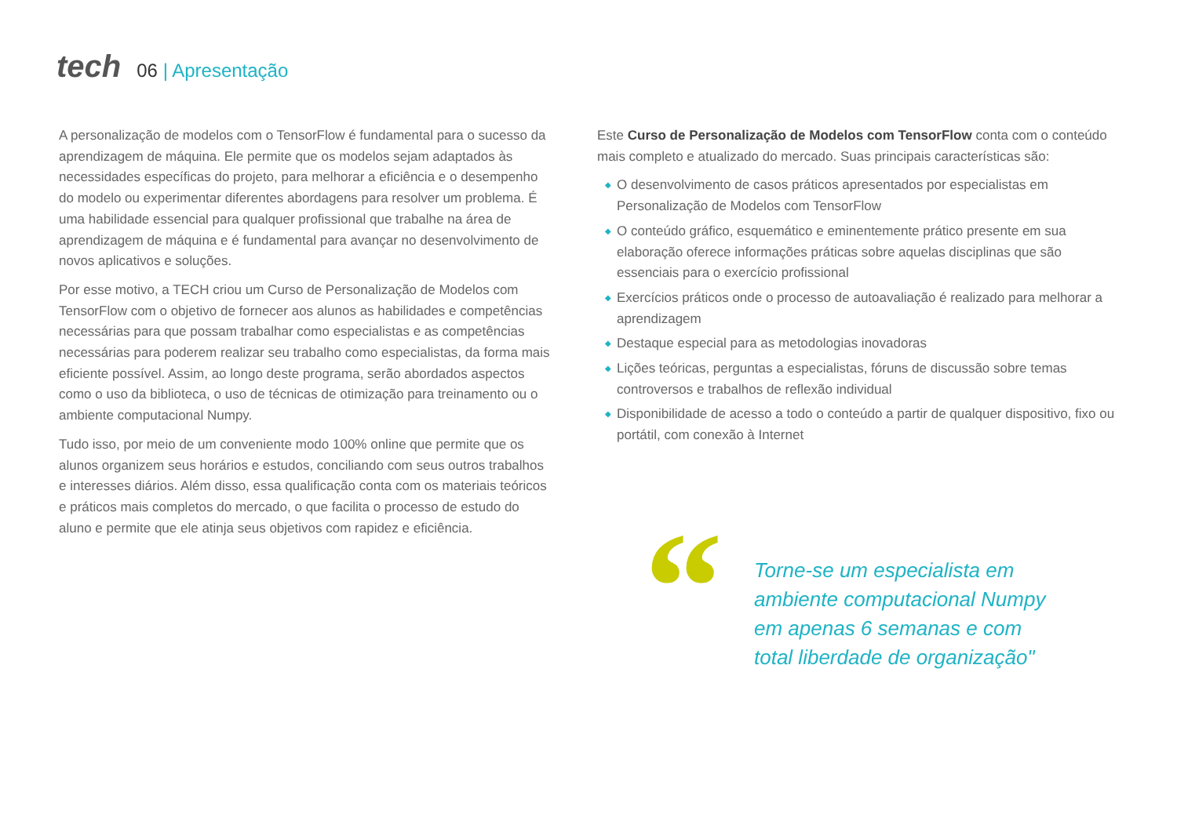tech 06 | Apresentação
A personalização de modelos com o TensorFlow é fundamental para o sucesso da aprendizagem de máquina. Ele permite que os modelos sejam adaptados às necessidades específicas do projeto, para melhorar a eficiência e o desempenho do modelo ou experimentar diferentes abordagens para resolver um problema. É uma habilidade essencial para qualquer profissional que trabalhe na área de aprendizagem de máquina e é fundamental para avançar no desenvolvimento de novos aplicativos e soluções.
Por esse motivo, a TECH criou um Curso de Personalização de Modelos com TensorFlow com o objetivo de fornecer aos alunos as habilidades e competências necessárias para que possam trabalhar como especialistas e as competências necessárias para poderem realizar seu trabalho como especialistas, da forma mais eficiente possível. Assim, ao longo deste programa, serão abordados aspectos como o uso da biblioteca, o uso de técnicas de otimização para treinamento ou o ambiente computacional Numpy.
Tudo isso, por meio de um conveniente modo 100% online que permite que os alunos organizem seus horários e estudos, conciliando com seus outros trabalhos e interesses diários. Além disso, essa qualificação conta com os materiais teóricos e práticos mais completos do mercado, o que facilita o processo de estudo do aluno e permite que ele atinja seus objetivos com rapidez e eficiência.
Este Curso de Personalização de Modelos com TensorFlow conta com o conteúdo mais completo e atualizado do mercado. Suas principais características são:
◆ O desenvolvimento de casos práticos apresentados por especialistas em Personalização de Modelos com TensorFlow
◆ O conteúdo gráfico, esquemático e eminentemente prático presente em sua elaboração oferece informações práticas sobre aquelas disciplinas que são essenciais para o exercício profissional
◆ Exercícios práticos onde o processo de autoavaliação é realizado para melhorar a aprendizagem
◆ Destaque especial para as metodologias inovadoras
◆ Lições teóricas, perguntas a especialistas, fóruns de discussão sobre temas controversos e trabalhos de reflexão individual
◆ Disponibilidade de acesso a todo o conteúdo a partir de qualquer dispositivo, fixo ou portátil, com conexão à Internet
“
Torne-se um especialista em ambiente computacional Numpy em apenas 6 semanas e com total liberdade de organização"